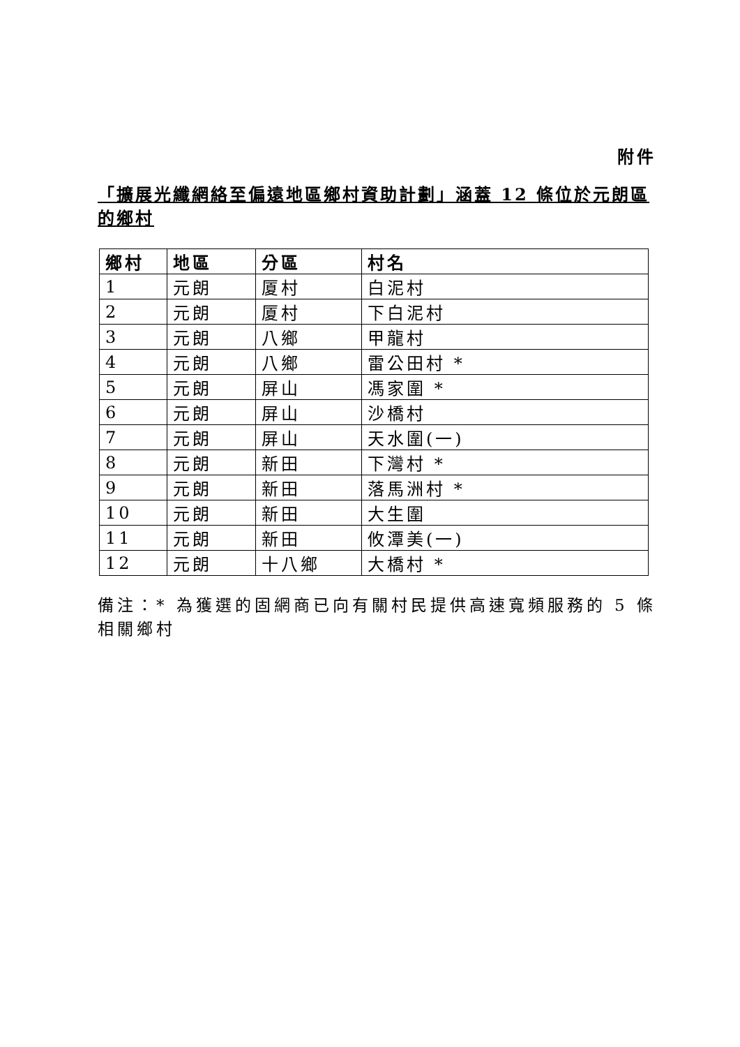附件
「擴展光纖網絡至偏遠地區鄉村資助計劃」涵蓋 12 條位於元朗區的鄉村
| 鄉村 | 地區 | 分區 | 村名 |
| --- | --- | --- | --- |
| 1 | 元朗 | 厦村 | 白泥村 |
| 2 | 元朗 | 厦村 | 下白泥村 |
| 3 | 元朗 | 八鄉 | 甲龍村 |
| 4 | 元朗 | 八鄉 | 雷公田村 * |
| 5 | 元朗 | 屏山 | 馮家圍 * |
| 6 | 元朗 | 屏山 | 沙橋村 |
| 7 | 元朗 | 屏山 | 天水圍(一) |
| 8 | 元朗 | 新田 | 下灣村 * |
| 9 | 元朗 | 新田 | 落馬洲村 * |
| 10 | 元朗 | 新田 | 大生圍 |
| 11 | 元朗 | 新田 | 攸潭美(一) |
| 12 | 元朗 | 十八鄉 | 大橋村 * |
備注：* 為獲選的固網商已向有關村民提供高速寬頻服務的 5 條相關鄉村